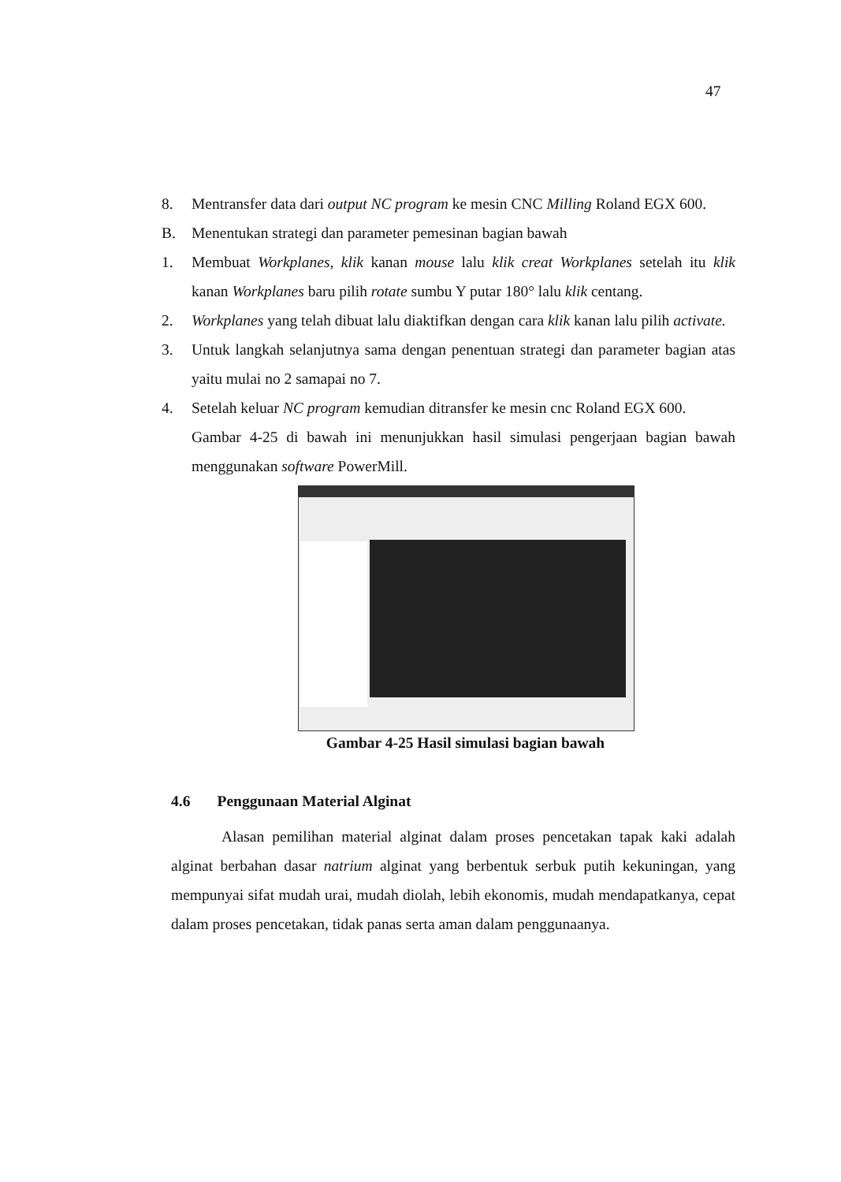47
8. Mentransfer data dari output NC program ke mesin CNC Milling Roland EGX 600.
B. Menentukan strategi dan parameter pemesinan bagian bawah
1. Membuat Workplanes, klik kanan mouse lalu klik creat Workplanes setelah itu klik kanan Workplanes baru pilih rotate sumbu Y putar 180° lalu klik centang.
2. Workplanes yang telah dibuat lalu diaktifkan dengan cara klik kanan lalu pilih activate.
3. Untuk langkah selanjutnya sama dengan penentuan strategi dan parameter bagian atas yaitu mulai no 2 samapai no 7.
4. Setelah keluar NC program kemudian ditransfer ke mesin cnc Roland EGX 600.
Gambar 4-25 di bawah ini menunjukkan hasil simulasi pengerjaan bagian bawah menggunakan software PowerMill.
Gambar 4-25 Hasil simulasi bagian bawah
4.6 Penggunaan Material Alginat
Alasan pemilihan material alginat dalam proses pencetakan tapak kaki adalah alginat berbahan dasar natrium alginat yang berbentuk serbuk putih kekuningan, yang mempunyai sifat mudah urai, mudah diolah, lebih ekonomis, mudah mendapatkanya, cepat dalam proses pencetakan, tidak panas serta aman dalam penggunaanya.